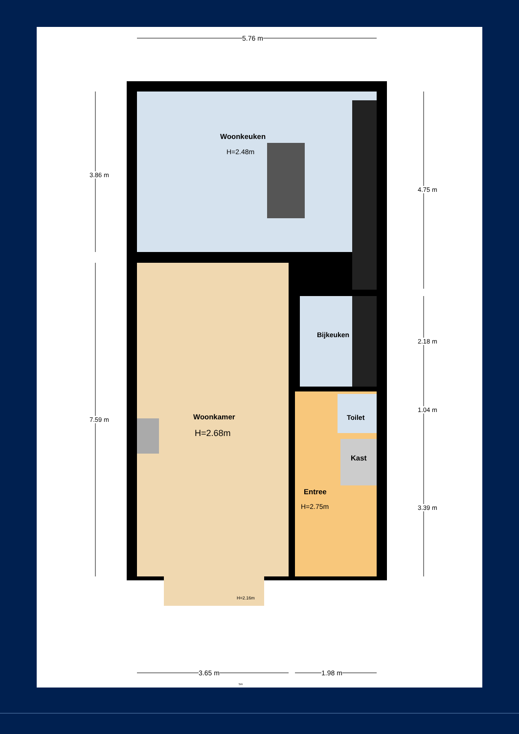5.76 m
Woonkeuken
H=2.48m
Bijkeuken
Woonkamer
H=2.68m
Toilet
Kast
Entree
H=2.75m
H=2.16m
3.86 m
7.59 m
4.75 m
2.18 m
1.04 m
3.39 m
3.65 m 1.98 m
5m